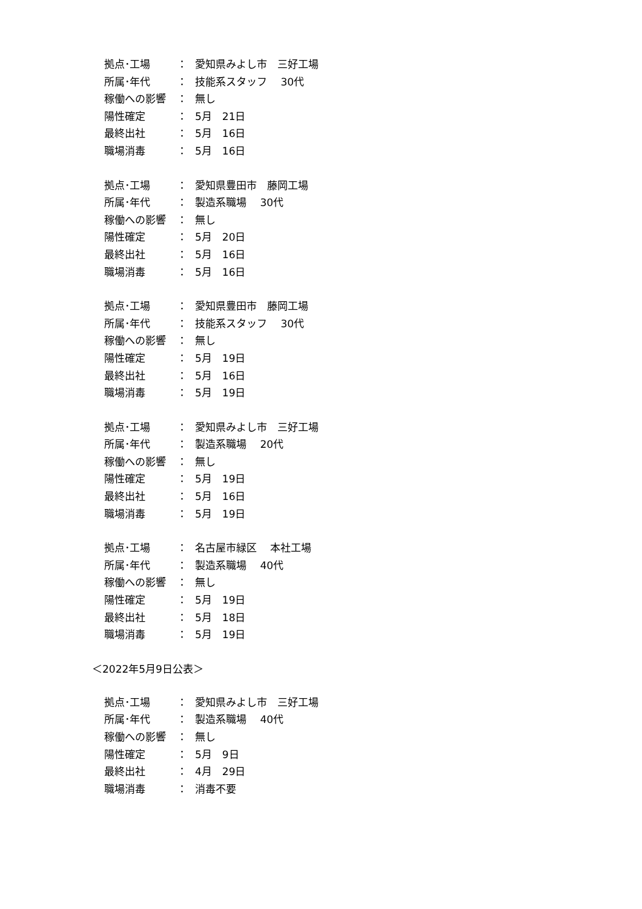拠点･工場 ： 愛知県みよし市　三好工場
所属･年代 ： 技能系スタッフ　 30代
稼働への影響 ： 無し
陽性確定 ： 5月　21日
最終出社 ： 5月　16日
職場消毒 ： 5月　16日
拠点･工場 ： 愛知県豊田市　藤岡工場
所属･年代 ： 製造系職場　 30代
稼働への影響 ： 無し
陽性確定 ： 5月　20日
最終出社 ： 5月　16日
職場消毒 ： 5月　16日
拠点･工場 ： 愛知県豊田市　藤岡工場
所属･年代 ： 技能系スタッフ　 30代
稼働への影響 ： 無し
陽性確定 ： 5月　19日
最終出社 ： 5月　16日
職場消毒 ： 5月　19日
拠点･工場 ： 愛知県みよし市　三好工場
所属･年代 ： 製造系職場　 20代
稼働への影響 ： 無し
陽性確定 ： 5月　19日
最終出社 ： 5月　16日
職場消毒 ： 5月　19日
拠点･工場 ： 名古屋市緑区　 本社工場
所属･年代 ： 製造系職場　 40代
稼働への影響 ： 無し
陽性確定 ： 5月　19日
最終出社 ： 5月　18日
職場消毒 ： 5月　19日
＜2022年5月9日公表＞
拠点･工場 ： 愛知県みよし市　三好工場
所属･年代 ： 製造系職場　 40代
稼働への影響 ： 無し
陽性確定 ： 5月　9日
最終出社 ： 4月　29日
職場消毒 ： 消毒不要